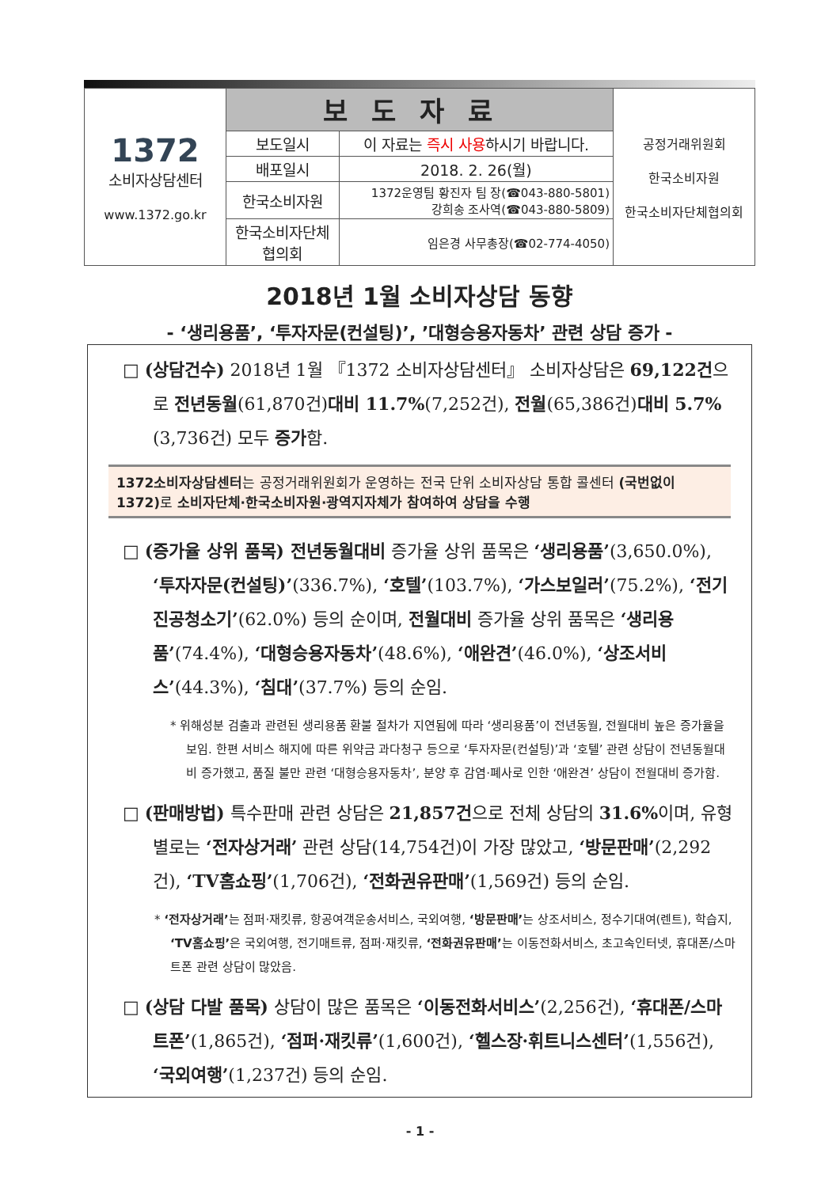| 1372 소비자상담센터 www.1372.go.kr | 보도자료 | | 공정거래위원회 한국소비자원 한국소비자단체협의회 |
| | 보도일시 | 이 자료는 즉시 사용 하시기 바랍니다. | |
| | 배포일시 | 2018. 2. 26(월) | |
| | 한국소비자원 | 1372운영팀 황진자 팀 장(☎043-880-5801) 강희송 조사역(☎043-880-5809) | |
| | 한국소비자단체 협의회 | 임은경 사무총장(☎02-774-4050) | |
2018년 1월 소비자상담 동향
- ‘생리용품’, ‘투자자문(컨설팅)’, ’대형승용자동차’ 관련 상담 증가 -
□ (상담건수) 2018년 1월 『1372 소비자상담센터』 소비자상담은 69,122건으로 전년동월(61,870건)대비 11.7%(7,252건), 전월(65,386건)대비 5.7%(3,736건) 모두 증가함.
1372소비자상담센터는 공정거래위원회가 운영하는 전국 단위 소비자상담 통합 콜센터 (국번없이 1372) 로 소비자단체·한국소비자원·광역지자체가 참여하여 상담을 수행
□ (증가율 상위 품목) 전년동월대비 증가율 상위 품목은 ‘생리용품’(3,650.0%), ‘투자자문(컨설팅)’(336.7%), ‘호텔’(103.7%), ‘가스보일러’(75.2%), ‘전기진공청소기’(62.0%) 등의 순이며, 전월대비 증가율 상위 품목은 ‘생리용품’(74.4%), ‘대형승용자동차’(48.6%), ‘애완견’(46.0%), ‘상조서비스’(44.3%), ‘침대’(37.7%) 등의 순임.
* 위해성분 검출과 관련된 생리용품 환불 절차가 지연됨에 따라 ‘생리용품’이 전년동월, 전월대비 높은 증가율을 보임. 한편 서비스 해지에 따른 위약금 과다청구 등으로 ‘투자자문(컨설팅)’과 ‘호텔’ 관련 상담이 전년동월대비 증가했고, 품질 불만 관련 ‘대형승용자동차’, 분양 후 감염·폐사로 인한 ‘애완견’ 상담이 전월대비 증가함.
□ (판매방법) 특수판매 관련 상담은 21,857건으로 전체 상담의 31.6% 이며, 유형별로는 ‘전자상거래’ 관련 상담(14,754건)이 가장 많았고, ‘방문판매’(2,292건), ‘TV홈쇼핑’(1,706건), ‘전화권유판매’(1,569건) 등의 순임.
* ‘전자상거래’는 점퍼·재킷류, 항공여객운송서비스, 국외여행, ‘방문판매’는 상조서비스, 정수기대여(렌트), 학습지, ‘TV홈쇼핑’은 국외여행, 전기매트류, 점퍼·재킷류, ‘전화권유판매’는 이동전화서비스, 초고속인터넷, 휴대폰/스마트폰 관련 상담이 많았음.
□ (상담 다발 품목) 상담이 많은 품목은 ‘이동전화서비스’(2,256건), ‘휴대폰/스마트폰’(1,865건), ‘점퍼·재킷류’(1,600건), ‘헬스장·휘트니스센터’(1,556건), ‘국외여행’(1,237건) 등의 순임.
- 1 -